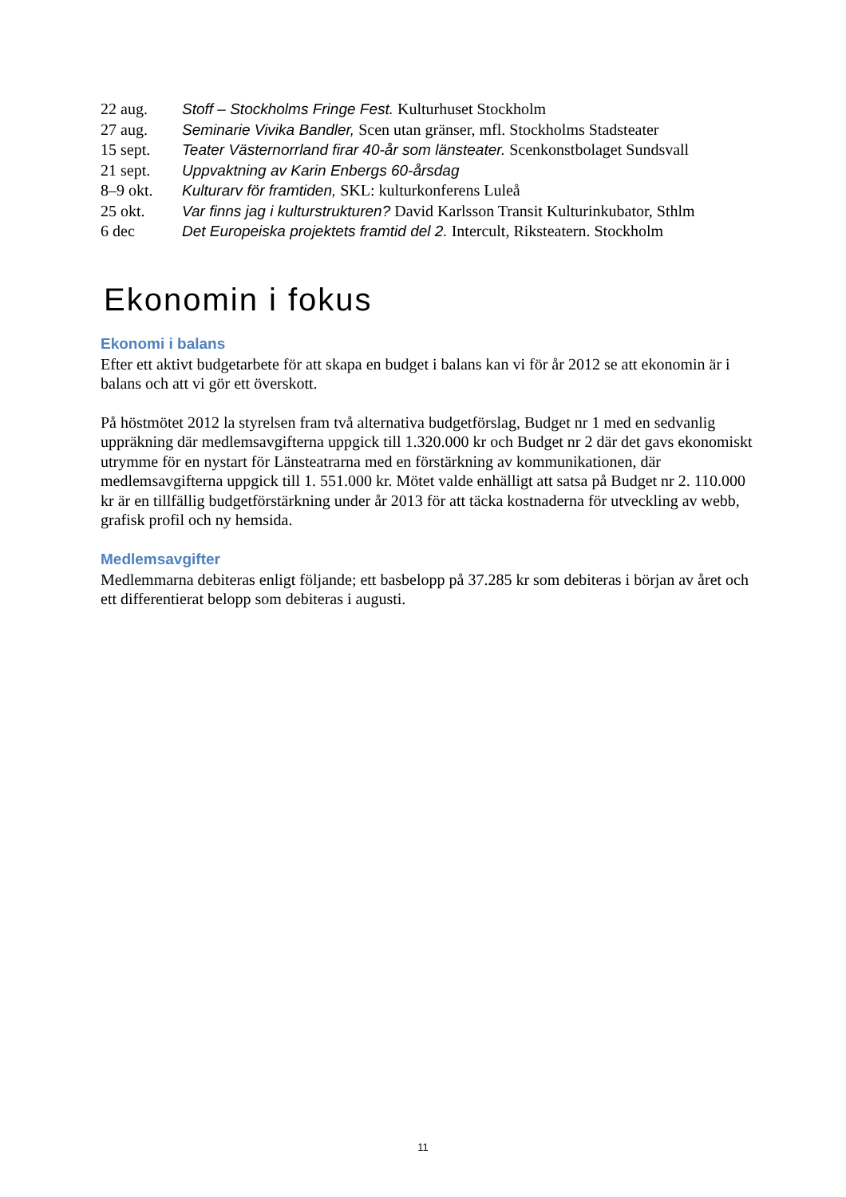| 22 aug. | Stoff – Stockholms Fringe Fest. Kulturhuset Stockholm |
| 27 aug. | Seminarie Vivika Bandler, Scen utan gränser, mfl. Stockholms Stadsteater |
| 15 sept. | Teater Västernorrland firar 40-år som länsteater. Scenkonstbolaget Sundsvall |
| 21 sept. | Uppvaktning av Karin Enbergs 60-årsdag |
| 8–9 okt. | Kulturarv för framtiden, SKL: kulturkonferens Luleå |
| 25 okt. | Var finns jag i kulturstrukturen? David Karlsson Transit Kulturinkubator, Sthlm |
| 6 dec | Det Europeiska projektets framtid del 2. Intercult, Riksteatern. Stockholm |
Ekonomin i fokus
Ekonomi i balans
Efter ett aktivt budgetarbete för att skapa en budget i balans kan vi för år 2012 se att ekonomin är i balans och att vi gör ett överskott.
På höstmötet 2012 la styrelsen fram två alternativa budgetförslag, Budget nr 1 med en sedvanlig uppräkning där medlemsavgifterna uppgick till 1.320.000 kr och Budget nr 2 där det gavs ekonomiskt utrymme för en nystart för Länsteatrarna med en förstärkning av kommunikationen, där medlemsavgifterna uppgick till 1. 551.000 kr. Mötet valde enhälligt att satsa på Budget nr 2. 110.000 kr är en tillfällig budgetförstärkning under år 2013 för att täcka kostnaderna för utveckling av webb, grafisk profil och ny hemsida.
Medlemsavgifter
Medlemmarna debiteras enligt följande; ett basbelopp på 37.285 kr som debiteras i början av året och ett differentierat belopp som debiteras i augusti.
11